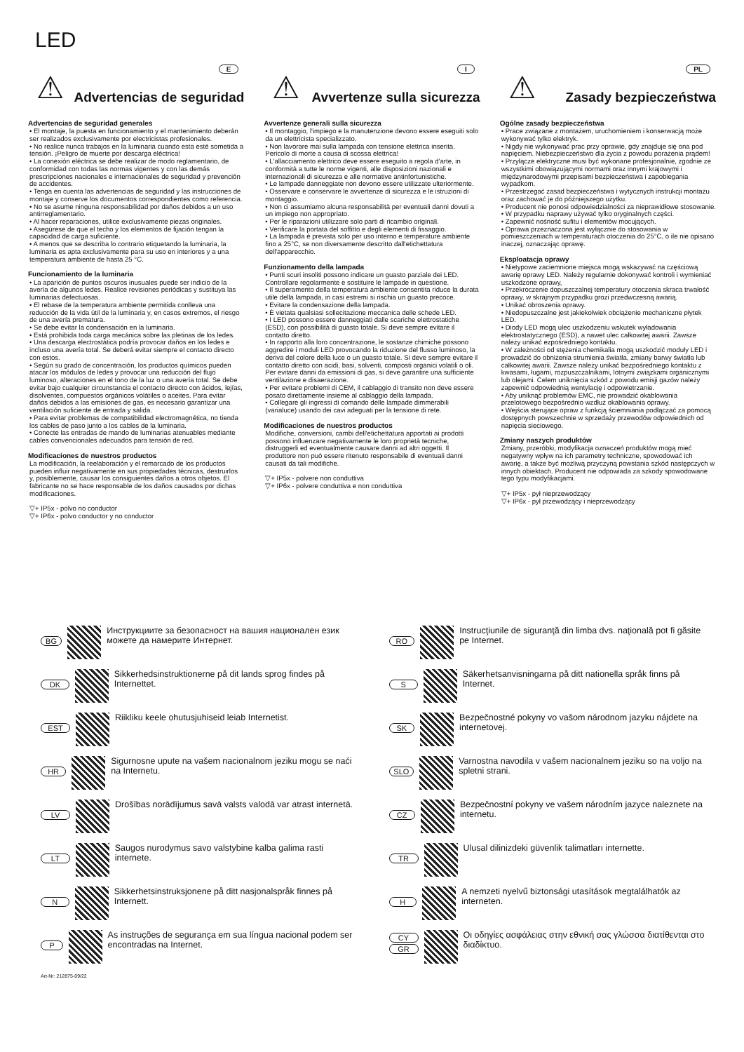LED
⚠
E
Advertencias de seguridad
Advertencias de seguridad generales
• El montaje, la puesta en funcionamiento y el mantenimiento deberán ser realizados exclusivamente por electricistas profesionales.
• No realice nunca trabajos en la luminaria cuando esta esté sometida a tensión. ¡Peligro de muerte por descarga eléctrica!
• La conexión eléctrica se debe realizar de modo reglamentario, de conformidad con todas las normas vigentes y con las demás prescripciones nacionales e internacionales de seguridad y prevención de accidentes.
• Tenga en cuenta las advertencias de seguridad y las instrucciones de montaje y conserve los documentos correspondientes como referencia.
• No se asume ninguna responsabilidad por daños debidos a un uso antirreglamentario.
• Al hacer reparaciones, utilice exclusivamente piezas originales.
• Asegúrese de que el techo y los elementos de fijación tengan la capacidad de carga suficiente.
• A menos que se describa lo contrario etiquetando la luminaria, la luminaria es apta exclusivamente para su uso en interiores y a una temperatura ambiente de hasta 25 °C.
Funcionamiento de la luminaria
• La aparición de puntos oscuros inusuales puede ser indicio de la avería de algunos ledes. Realice revisiones periódicas y sustituya las luminarias defectuosas.
• El rebase de la temperatura ambiente permitida conlleva una reducción de la vida útil de la luminaria y, en casos extremos, el riesgo de una avería prematura.
• Se debe evitar la condensación en la luminaria.
• Está prohibida toda carga mecánica sobre las pletinas de los ledes.
• Una descarga electrostática podría provocar daños en los ledes e incluso una avería total. Se deberá evitar siempre el contacto directo con estos.
• Según su grado de concentración, los productos químicos pueden atacar los módulos de ledes y provocar una reducción del flujo luminoso, alteraciones en el tono de la luz o una avería total. Se debe evitar bajo cualquier circunstancia el contacto directo con ácidos, lejías, disolventes, compuestos orgánicos volátiles o aceites. Para evitar daños debidos a las emisiones de gas, es necesario garantizar una ventilación suficiente de entrada y salida.
• Para evitar problemas de compatibilidad electromagnética, no tienda los cables de paso junto a los cables de la luminaria.
• Conecte las entradas de mando de luminarias atenuables mediante cables convencionales adecuados para tensión de red.
Modificaciones de nuestros productos
La modificación, la reelaboración y el remarcado de los productos pueden influir negativamente en sus propiedades técnicas, destruirlos y, posiblemente, causar los consiguientes daños a otros objetos. El fabricante no se hace responsable de los daños causados por dichas modificaciones.
▽+ IP5x - polvo no conductor
▽+ IP6x - polvo conductor y no conductor
⚠
I
Avvertenze sulla sicurezza
Avvertenze generali sulla sicurezza
• Il montaggio, l'impiego e la manutenzione devono essere eseguiti solo da un elettricista specializzato.
• Non lavorare mai sulla lampada con tensione elettrica inserita. Pericolo di morte a causa di scossa elettrica!
• L'allacciamento elettrico deve essere eseguito a regola d'arte, in conformità a tutte le norme vigenti, alle disposizioni nazionali e internazionali di sicurezza e alle normative antinfortunistiche.
• Le lampade danneggiate non devono essere utilizzate ulteriormente.
• Osservare e conservare le avvertenze di sicurezza e le istruzioni di montaggio.
• Non ci assumiamo alcuna responsabilità per eventuali danni dovuti a un impiego non appropriato.
• Per le riparazioni utilizzare solo parti di ricambio originali.
• Verificare la portata del soffitto e degli elementi di fissaggio.
• La lampada è prevista solo per uso interno e temperature ambiente fino a 25°C, se non diversamente descritto dall'etichettatura dell'apparecchio.
Funzionamento della lampada
• Punti scuri insoliti possono indicare un guasto parziale dei LED. Controllare regolarmente e sostituire le lampade in questione.
• Il superamento della temperatura ambiente consentita riduce la durata utile della lampada, in casi estremi si rischia un guasto precoce.
• Evitare la condensazione della lampada.
• È vietata qualsiasi sollecitazione meccanica delle schede LED.
• I LED possono essere danneggiati dalle scariche elettrostatiche (ESD), con possibilità di guasto totale. Si deve sempre evitare il contatto diretto.
• In rapporto alla loro concentrazione, le sostanze chimiche possono aggredire i moduli LED provocando la riduzione del flusso luminoso, la deriva del colore della luce o un guasto totale. Si deve sempre evitare il contatto diretto con acidi, basi, solventi, composti organici volatili o oli. Per evitare danni da emissioni di gas, si deve garantire una sufficiente ventilazione e disaerazione.
• Per evitare problemi di CEM, il cablaggio di transito non deve essere posato direttamente insieme al cablaggio della lampada.
• Collegare gli ingressi di comando delle lampade dimmerabili (varialuce) usando dei cavi adeguati per la tensione di rete.
Modificaciones de nuestros productos
Modifiche, conversioni, cambi dell'etichettatura apportati ai prodotti possono influenzare negativamente le loro proprietà tecniche, distruggerli ed eventualmente causare danni ad altri oggetti. Il produttore non può essere ritenuto responsabile di eventuali danni causati da tali modifiche.
▽+ IP5x - polvere non conduttiva
▽+ IP6x - polvere conduttiva e non conduttiva
⚠
PL
Zasady bezpieczeństwa
Ogólne zasady bezpieczeństwa
• Prace związane z montażem, uruchomieniem i konserwacją może wykonywać tylko elektryk.
• Nigdy nie wykonywać prac przy oprawie, gdy znajduje się ona pod napięciem. Niebezpieczeństwo dla życia z powodu porażenia prądem!
• Przyłącze elektryczne musi być wykonane profesjonalnie, zgodnie ze wszystkimi obowiązującymi normami oraz innymi krajowymi i międzynarodowymi przepisami bezpieczeństwa i zapobiegania wypadkom.
• Przestrzegać zasad bezpieczeństwa i wytycznych instrukcji montażu oraz zachować je do późniejszego użytku.
• Producent nie ponosi odpowiedzialności za nieprawidłowe stosowanie.
• W przypadku naprawy używać tylko oryginalnych części.
• Zapewnić nośność sufitu i elementów mocujących.
• Oprawa przeznaczona jest wyłącznie do stosowania w pomieszczeniach w temperaturach otoczenia do 25°C, o ile nie opisano inaczej, oznaczając oprawę.
Eksploatacja oprawy
• Nietypowe zaciemnione miejsca mogą wskazywać na częściową awarię oprawy LED. Należy regularnie dokonywać kontroli i wymieniać uszkodzone oprawy,
• Przekroczenie dopuszczalnej temperatury otoczenia skraca trwałość oprawy, w skrajnym przypadku grozi przedwczesną awarią.
• Unikać obroszenia oprawy.
• Niedopuszczalne jest jakiekolwiek obciążenie mechaniczne płytek LED.
• Diody LED mogą ulec uszkodzeniu wskutek wyładowania elektrostatycznego (ESD), a nawet ulec całkowitej awarii. Zawsze należy unikać ezpośredniego kontaktu.
• W zależności od stężenia chemikalia mogą uszkodzić moduły LED i prowadzić do obniżenia strumienia światła, zmiany barwy światła lub całkowitej awarii. Zawsze należy unikać bezpośredniego kontaktu z kwasami, ługami, rozpuszczalnikami, lotnymi związkami organicznymi lub olejami. Celem uniknięcia szkód z powodu emisji gazów należy zapewnić odpowiednią wentylację i odpowietrzanie.
• Aby uniknąć problemów EMC, nie prowadzić okablowania przelotowego bezpośrednio wzdłuż okablowania oprawy.
• Wejścia sterujące opraw z funkcją ściemniania podłączać za pomocą dostępnych powszechnie w sprzedaży przewodów odpowiednich od napięcia sieciowego.
Zmiany naszych produktów
Zmiany, przeróbki, modyfikacja oznaczeń produktów mogą mieć negatywny wpływ na ich parametry techniczne, spowodować ich awarię, a także być możliwą przyczyną powstania szkód następczych w innych obiektach. Producent nie odpowiada za szkody spowodowane tego typu modyfikacjami.
▽+ IP5x - pył nieprzewodzący
▽+ IP6x - pył przewodzący i nieprzewodzący
BG Инструкциите за безопасност на вашия национален език можете да намерите Интернет.
RO Instrucţiunile de siguranţă din limba dvs. naţională pot fi găsite pe Internet.
DK Sikkerhedsinstruktionerne på dit lands sprog findes på Internettet.
S Säkerhetsanvisningarna på ditt nationella språk finns på Internet.
EST Riikliku keele ohutusjuhiseid leiab Internetist.
SK Bezpečnostné pokyny vo vašom národnom jazyku nájdete na internetovej.
HR Sigurnosne upute na vašem nacionalnom jeziku mogu se naći na Internetu.
SLO Varnostna navodila v vašem nacionalnem jeziku so na voljo na spletni strani.
LV Drošības norādījumus savā valsts valodā var atrast internetā.
CZ Bezpečnostní pokyny ve vašem národním jazyce naleznete na internetu.
LT Saugos nurodymus savo valstybine kalba galima rasti internete.
TR Ulusal dilinizdeki güvenlik talimatları internette.
N Sikkerhetsinstruksjonene på ditt nasjonalspråk finnes på Internett.
H A nemzeti nyelvű biztonsági utasítások megtalálhatók az interneten.
P As instruções de segurança em sua língua nacional podem ser encontradas na Internet.
CY
GR Οι οδηγίες ασφάλειας στην εθνική σας γλώσσα διατίθενται στο διαδίκτυο.
Art-Nr: 212875-09/22